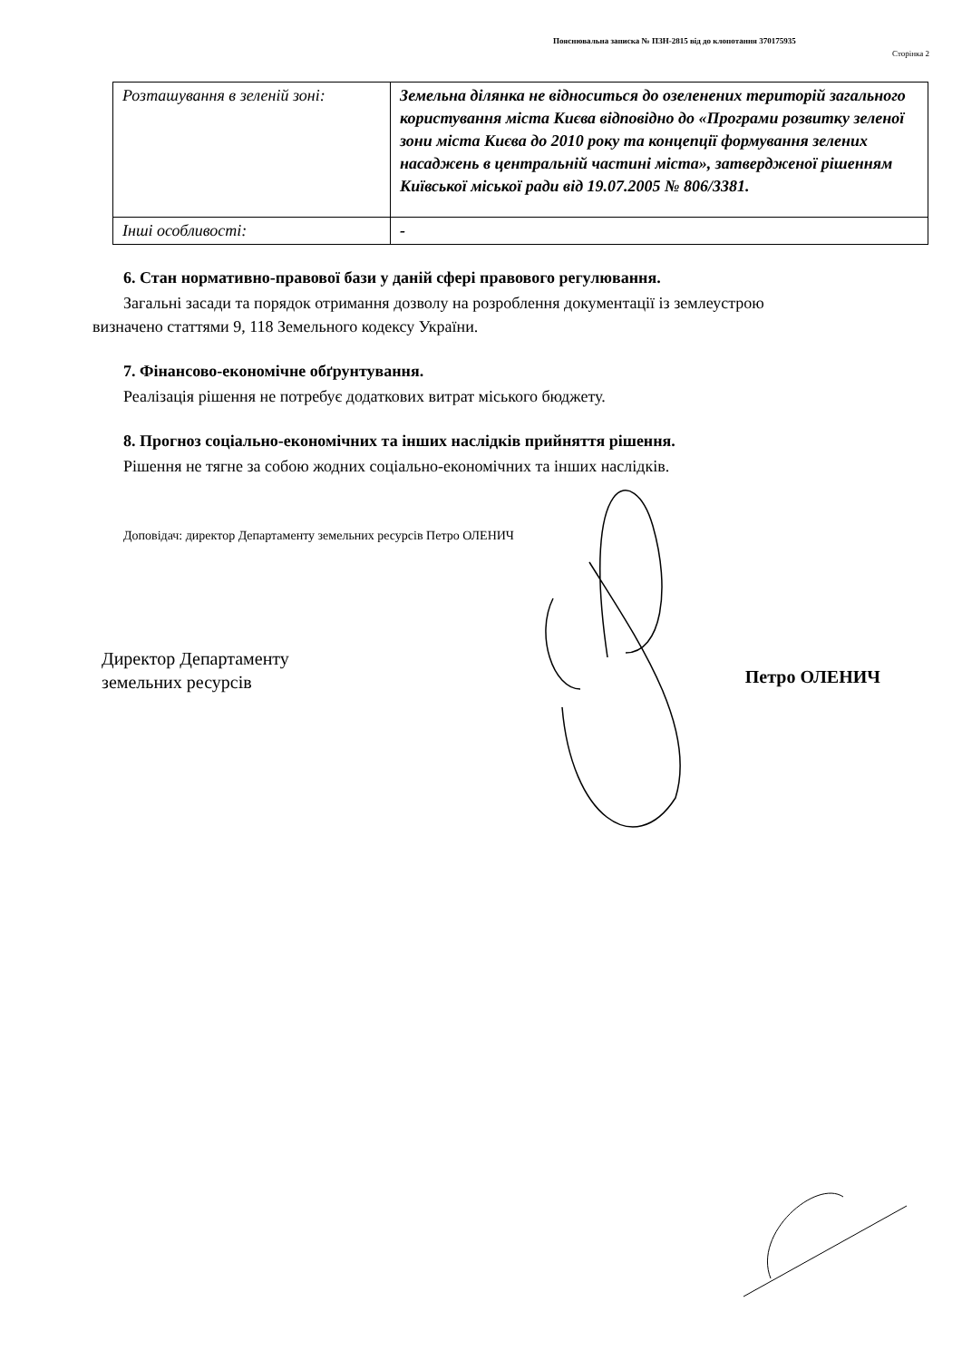Пояснювальна записка № ПЗН-2815 від до клопотання 370175935
Сторінка 2
| Розташування в зеленій зоні: | Земельна ділянка не відноситься до озеленених територій загального користування міста Києва відповідно до «Програми розвитку зеленої зони міста Києва до 2010 року та концепції формування зелених насаджень в центральній частині міста», затвердженої рішенням Київської міської ради від 19.07.2005 № 806/3381. |
| Інші особливості: | - |
6. Стан нормативно-правової бази у даній сфері правового регулювання.
Загальні засади та порядок отримання дозволу на розроблення документації із землеустрою
визначено статтями 9, 118 Земельного кодексу України.
7. Фінансово-економічне обґрунтування.
Реалізація рішення не потребує додаткових витрат міського бюджету.
8. Прогноз соціально-економічних та інших наслідків прийняття рішення.
Рішення не тягне за собою жодних соціально-економічних та інших наслідків.
Доповідач: директор Департаменту земельних ресурсів Петро ОЛЕНИЧ
Директор Департаменту
земельних ресурсів
Петро ОЛЕНИЧ